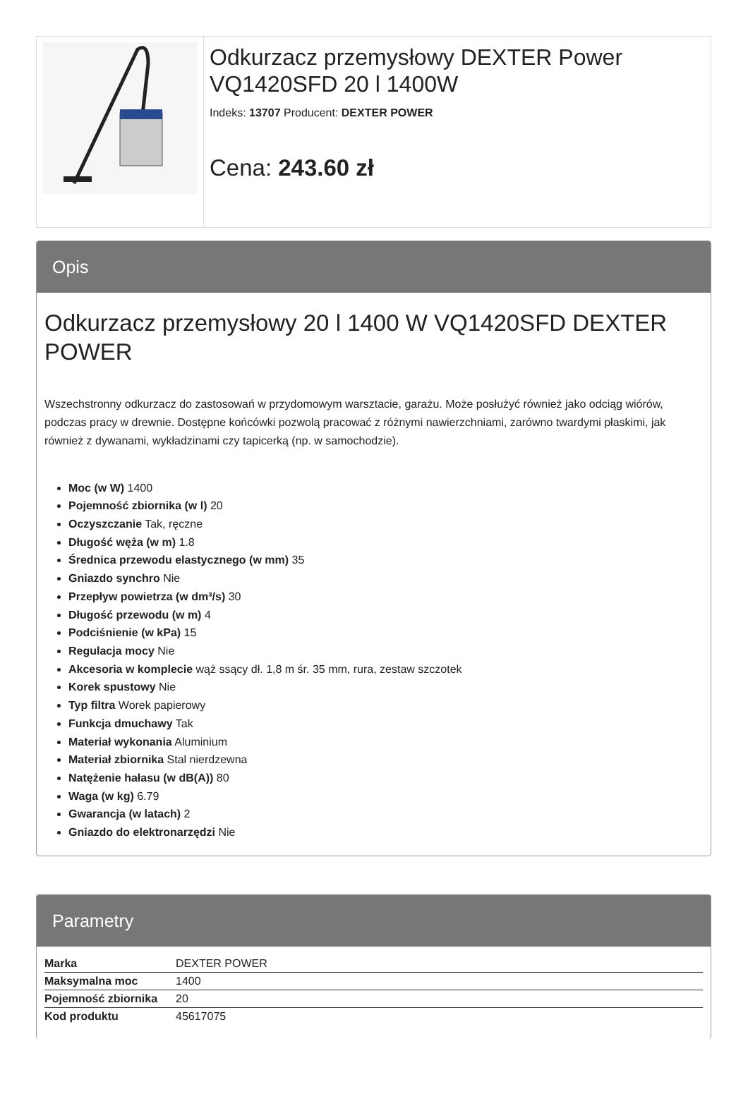Odkurzacz przemysłowy DEXTER Power VQ1420SFD 20 l 1400W
Indeks: 13707 Producent: DEXTER POWER
Cena: 243.60 zł
Opis
Odkurzacz przemysłowy 20 l 1400 W VQ1420SFD DEXTER POWER
Wszechstronny odkurzacz do zastosowań w przydomowym warsztacie, garażu. Może posłużyć również jako odciąg wiórów, podczas pracy w drewnie. Dostępne końcówki pozwolą pracować z różnymi nawierzchniami, zarówno twardymi płaskimi, jak również z dywanami, wykładzinami czy tapicerką (np. w samochodzie).
Moc (w W) 1400
Pojemność zbiornika (w l) 20
Oczyszczanie Tak, ręczne
Długość węża (w m) 1.8
Średnica przewodu elastycznego (w mm) 35
Gniazdo synchro Nie
Przepływ powietrza (w dm³/s) 30
Długość przewodu (w m) 4
Podciśnienie (w kPa) 15
Regulacja mocy Nie
Akcesoria w komplecie wąż ssący dł. 1,8 m śr. 35 mm, rura, zestaw szczotek
Korek spustowy Nie
Typ filtra Worek papierowy
Funkcja dmuchawy Tak
Materiał wykonania Aluminium
Materiał zbiornika Stal nierdzewna
Natężenie hałasu (w dB(A)) 80
Waga (w kg) 6.79
Gwarancja (w latach) 2
Gniazdo do elektronarzędzi Nie
Parametry
| Marka | DEXTER POWER |
| Maksymalna moc | 1400 |
| Pojemność zbiornika | 20 |
| Kod produktu | 45617075 |